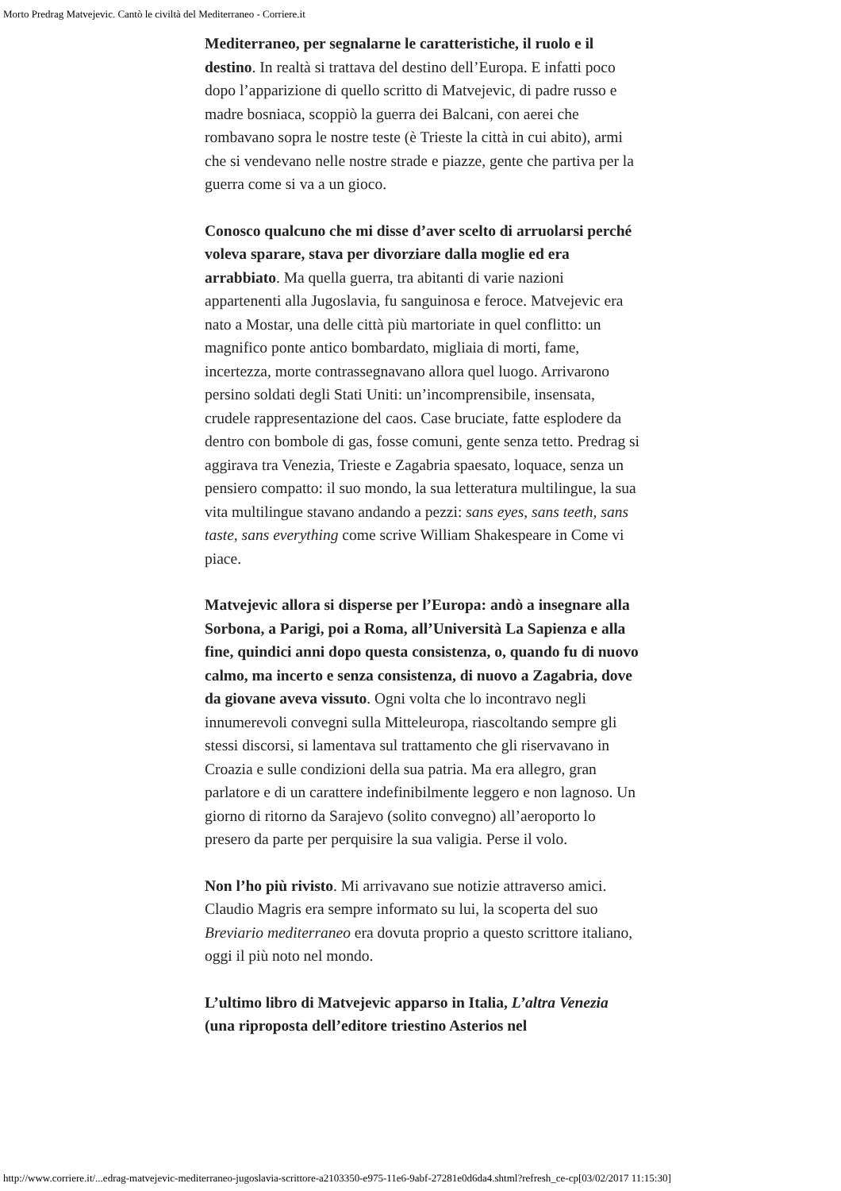Morto Predrag Matvejevic. Cantò le civiltà del Mediterraneo - Corriere.it
Mediterraneo, per segnalarne le caratteristiche, il ruolo e il destino. In realtà si trattava del destino dell’Europa. E infatti poco dopo l’apparizione di quello scritto di Matvejevic, di padre russo e madre bosniaca, scoppiò la guerra dei Balcani, con aerei che rombavano sopra le nostre teste (è Trieste la città in cui abito), armi che si vendevano nelle nostre strade e piazze, gente che partiva per la guerra come si va a un gioco.
Conosco qualcuno che mi disse d’aver scelto di arruolarsi perché voleva sparare, stava per divorziare dalla moglie ed era arrabbiato. Ma quella guerra, tra abitanti di varie nazioni appartenenti alla Jugoslavia, fu sanguinosa e feroce. Matvejevic era nato a Mostar, una delle città più martoriate in quel conflitto: un magnifico ponte antico bombardato, migliaia di morti, fame, incertezza, morte contrassegnavano allora quel luogo. Arrivarono persino soldati degli Stati Uniti: un’incomprensibile, insensata, crudele rappresentazione del caos. Case bruciate, fatte esplodere da dentro con bombole di gas, fosse comuni, gente senza tetto. Predrag si aggirava tra Venezia, Trieste e Zagabria spaesato, loquace, senza un pensiero compatto: il suo mondo, la sua letteratura multilingue, la sua vita multilingue stavano andando a pezzi: sans eyes, sans teeth, sans taste, sans everything come scrive William Shakespeare in Come vi piace.
Matvejevic allora si disperse per l’Europa: andò a insegnare alla Sorbona, a Parigi, poi a Roma, all’Università La Sapienza e alla fine, quindici anni dopo questa consistenza, o, quando fu di nuovo calmo, ma incerto e senza consistenza, di nuovo a Zagabria, dove da giovane aveva vissuto. Ogni volta che lo incontravo negli innumerevoli convegni sulla Mitteleuropa, riascoltando sempre gli stessi discorsi, si lamentava sul trattamento che gli riservavano in Croazia e sulle condizioni della sua patria. Ma era allegro, gran parlatore e di un carattere indefinibilmente leggero e non lagnoso. Un giorno di ritorno da Sarajevo (solito convegno) all’aeroporto lo presero da parte per perquisire la sua valigia. Perse il volo.
Non l’ho più rivisto. Mi arrivavano sue notizie attraverso amici. Claudio Magris era sempre informato su lui, la scoperta del suo Breviario mediterraneo era dovuta proprio a questo scrittore italiano, oggi il più noto nel mondo.
L’ultimo libro di Matvejevic apparso in Italia, L’altra Venezia (una riproposta dell’editore triestino Asterios nel
http://www.corriere.it/...edrag-matvejevic-mediterraneo-jugoslavia-scrittore-a2103350-e975-11e6-9abf-27281e0d6da4.shtml?refresh_ce-cp[03/02/2017 11:15:30]